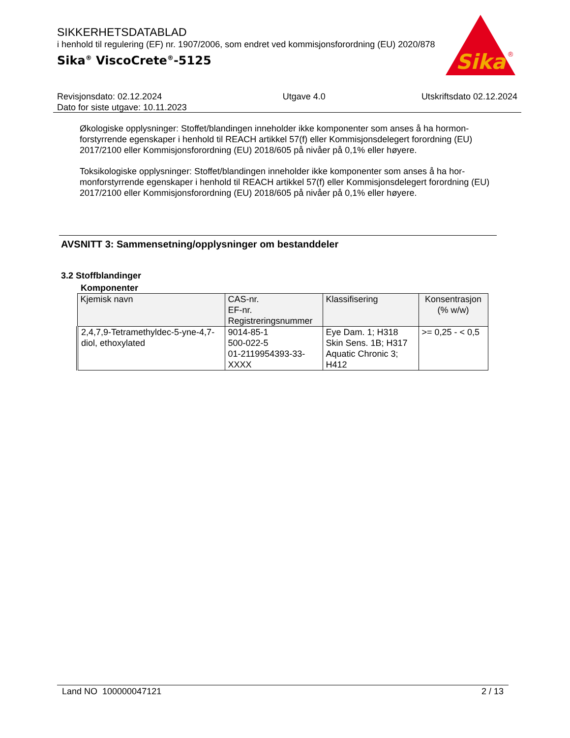SIKKERHETSDATABLAD
i henhold til regulering (EF) nr. 1907/2006, som endret ved kommisjonsforordning (EU) 2020/878
Sika<sup>®</sup> ViscoCrete<sup>®</sup>-5125
Sika
®
Revisjonsdato: 02.12.2024
Dato for siste utgave: 10.11.2023
Utgave 4.0 Utskriftsdato 02.12.2024
Økologiske opplysninger: Stoffet/blandingen inneholder ikke komponenter som anses å ha hormon-forstyrrende egenskaper i henhold til REACH artikkel 57(f) eller Kommisjonsdelegert forordning (EU) 2017/2100 eller Kommisjonsforordning (EU) 2018/605 på nivåer på 0,1% eller høyere.
Toksikologiske opplysninger: Stoffet/blandingen inneholder ikke komponenter som anses å ha hor-monforstyrrende egenskaper i henhold til REACH artikkel 57(f) eller Kommisjonsdelegert forordning (EU) 2017/2100 eller Kommisjonsforordning (EU) 2018/605 på nivåer på 0,1% eller høyere.
AVSNITT 3: Sammensetning/opplysninger om bestanddeler
3.2 Stoffblandinger
Komponenter
| Kjemisk navn | CAS-nr. EF-nr. Registreringsnummer | Klassifisering | Konsentrasjon (% w/w) |
| --- | --- | --- | --- |
| 2,4,7,9-Tetramethyldec-5-yne-4,7-diol, ethoxylated | 9014-85-1 500-022-5 01-2119954393-33-XXXX | Eye Dam. 1; H318 Skin Sens. 1B; H317 Aquatic Chronic 3; H412 | >= 0,25 - < 0,5 |
Land NO 100000047121 2 / 13